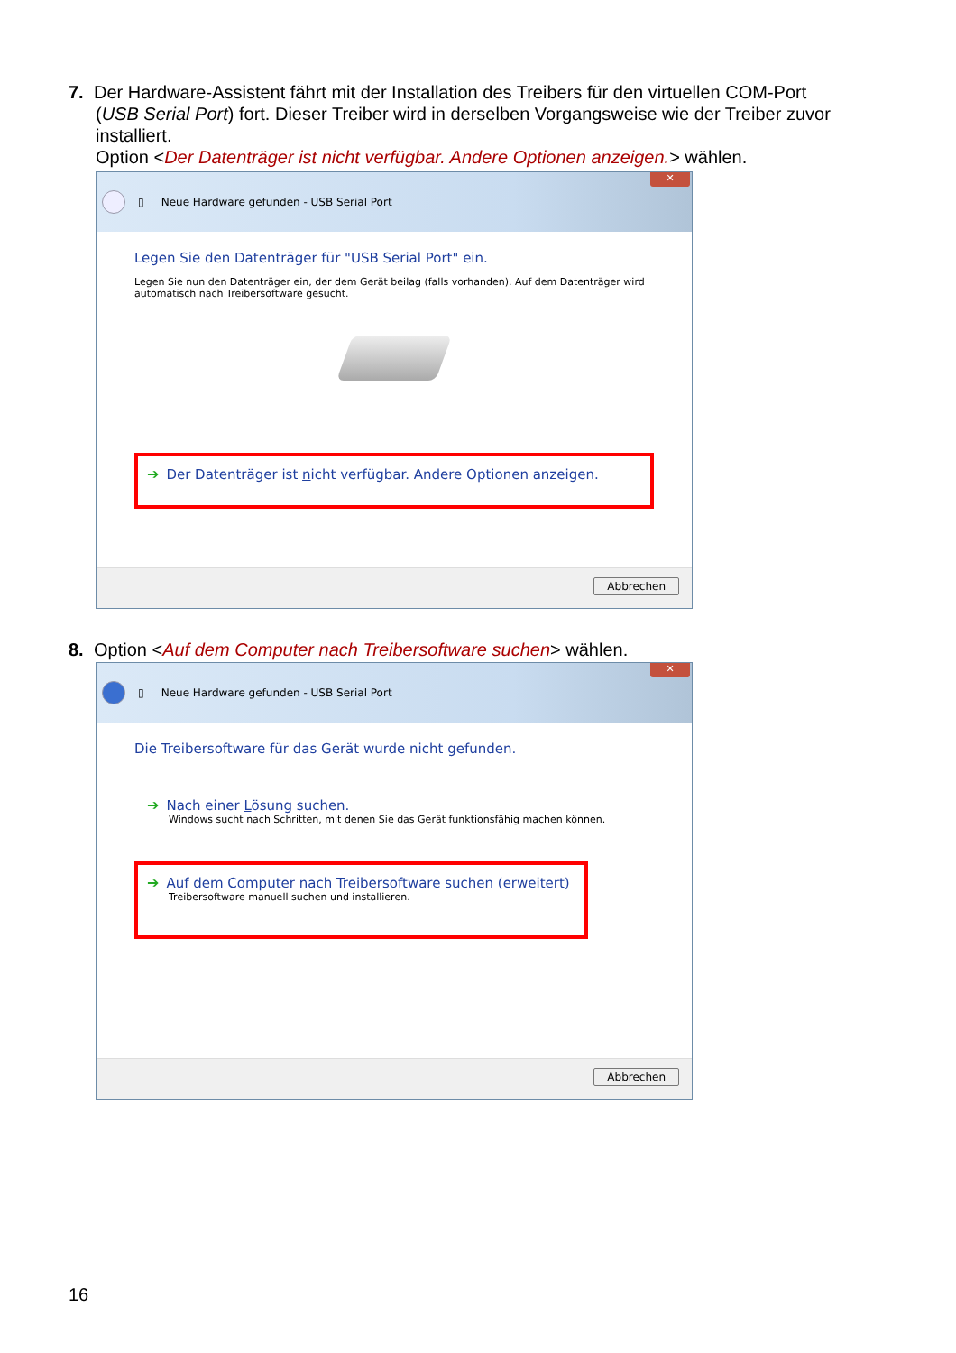7. Der Hardware-Assistent fährt mit der Installation des Treibers für den virtuellen COM-Port
(USB Serial Port) fort. Dieser Treiber wird in derselben Vorgangsweise wie der Treiber zuvor installiert.
Option <Der Datenträger ist nicht verfügbar. Andere Optionen anzeigen.> wählen.
✕
▯ Neue Hardware gefunden - USB Serial Port
Legen Sie den Datenträger für "USB Serial Port" ein.
Legen Sie nun den Datenträger ein, der dem Gerät beilag (falls vorhanden). Auf dem Datenträger wird automatisch nach Treibersoftware gesucht.
➔ Der Datenträger ist nicht verfügbar. Andere Optionen anzeigen.
Abbrechen
8. Option <Auf dem Computer nach Treibersoftware suchen> wählen.
✕
▯ Neue Hardware gefunden - USB Serial Port
Die Treibersoftware für das Gerät wurde nicht gefunden.
➔ Nach einer Lösung suchen.
Windows sucht nach Schritten, mit denen Sie das Gerät funktionsfähig machen können.
➔ Auf dem Computer nach Treibersoftware suchen (erweitert)
Treibersoftware manuell suchen und installieren.
Abbrechen
16